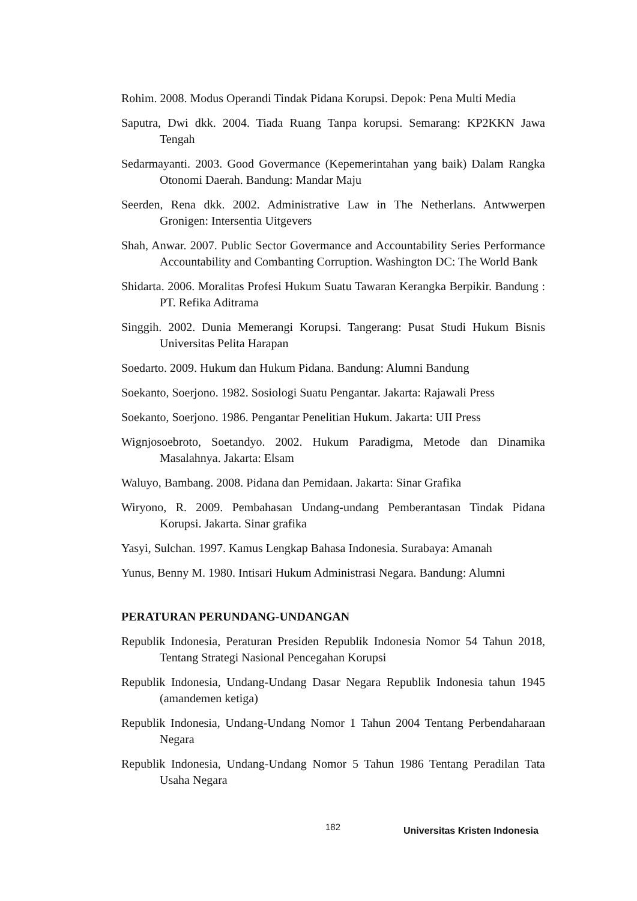Rohim. 2008. Modus Operandi Tindak Pidana Korupsi. Depok: Pena Multi Media
Saputra, Dwi dkk. 2004. Tiada Ruang Tanpa korupsi. Semarang: KP2KKN Jawa Tengah
Sedarmayanti. 2003. Good Govermance (Kepemerintahan yang baik) Dalam Rangka Otonomi Daerah. Bandung: Mandar Maju
Seerden, Rena dkk. 2002. Administrative Law in The Netherlans. Antwwerpen Gronigen: Intersentia Uitgevers
Shah, Anwar. 2007. Public Sector Govermance and Accountability Series Performance Accountability and Combanting Corruption. Washington DC: The World Bank
Shidarta. 2006. Moralitas Profesi Hukum Suatu Tawaran Kerangka Berpikir. Bandung : PT. Refika Aditrama
Singgih. 2002. Dunia Memerangi Korupsi. Tangerang: Pusat Studi Hukum Bisnis Universitas Pelita Harapan
Soedarto. 2009. Hukum dan Hukum Pidana. Bandung: Alumni Bandung
Soekanto, Soerjono. 1982. Sosiologi Suatu Pengantar. Jakarta: Rajawali Press
Soekanto, Soerjono. 1986. Pengantar Penelitian Hukum. Jakarta: UII Press
Wignjosoebroto, Soetandyo. 2002. Hukum Paradigma, Metode dan Dinamika Masalahnya. Jakarta: Elsam
Waluyo, Bambang. 2008. Pidana dan Pemidaan. Jakarta: Sinar Grafika
Wiryono, R. 2009. Pembahasan Undang-undang Pemberantasan Tindak Pidana Korupsi. Jakarta. Sinar grafika
Yasyi, Sulchan. 1997. Kamus Lengkap Bahasa Indonesia. Surabaya: Amanah
Yunus, Benny M. 1980. Intisari Hukum Administrasi Negara. Bandung: Alumni
PERATURAN PERUNDANG-UNDANGAN
Republik Indonesia, Peraturan Presiden Republik Indonesia Nomor 54 Tahun 2018, Tentang Strategi Nasional Pencegahan Korupsi
Republik Indonesia, Undang-Undang Dasar Negara Republik Indonesia tahun 1945 (amandemen ketiga)
Republik Indonesia, Undang-Undang Nomor 1 Tahun 2004 Tentang Perbendaharaan Negara
Republik Indonesia, Undang-Undang Nomor 5 Tahun 1986 Tentang Peradilan Tata Usaha Negara
182 Universitas Kristen Indonesia